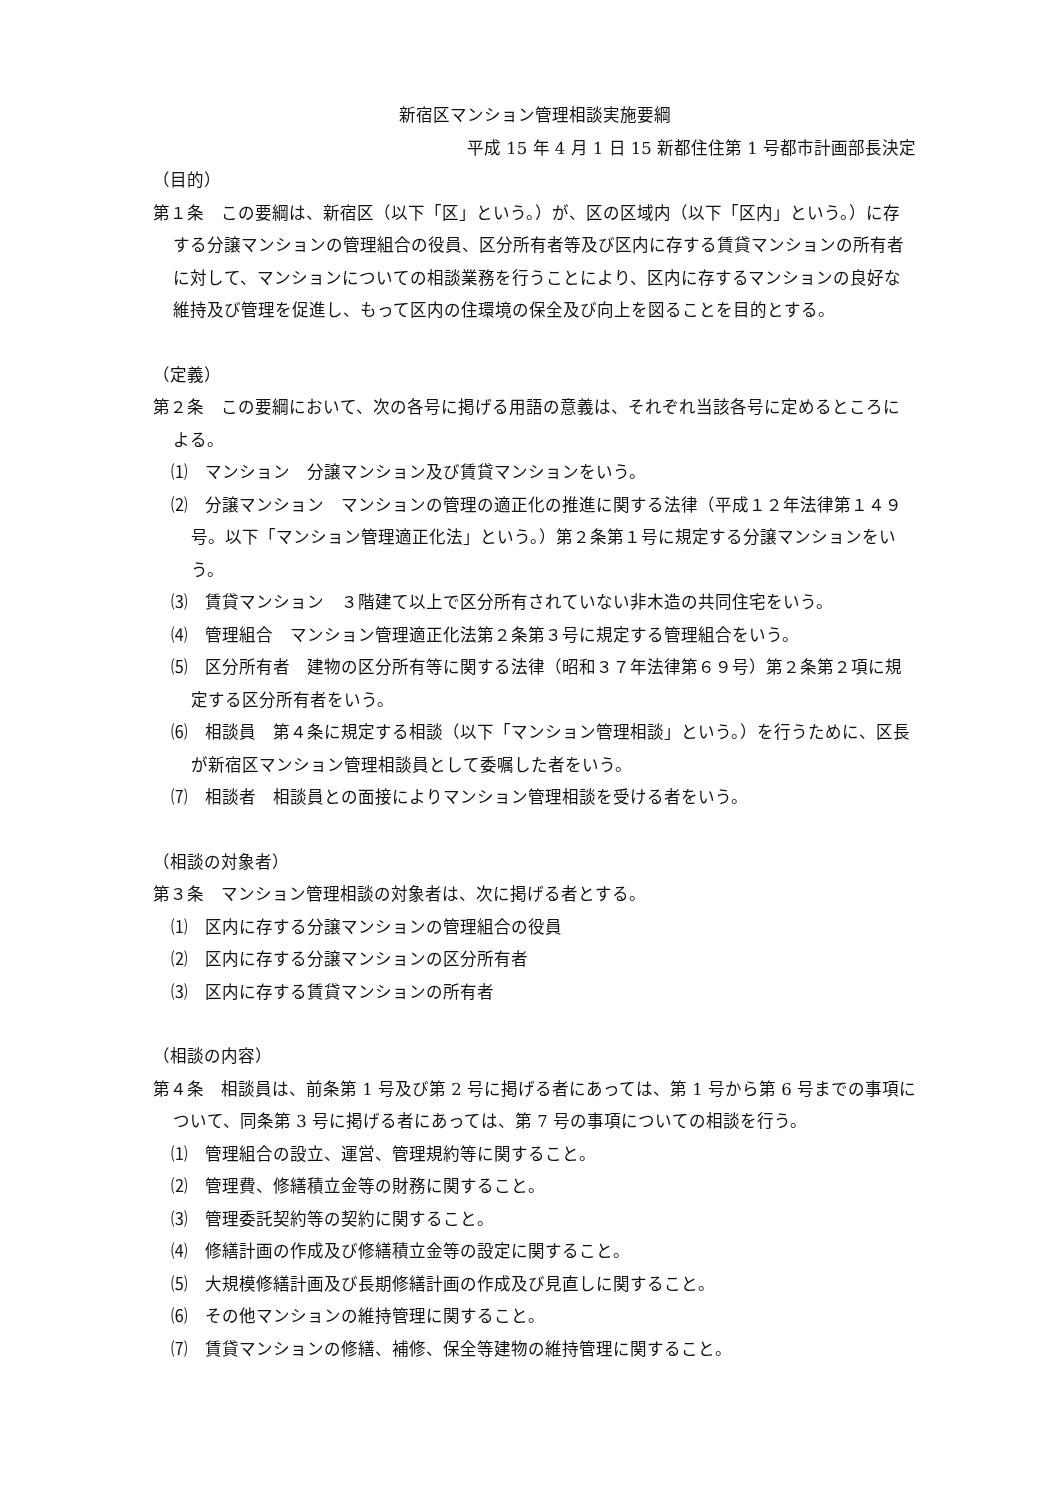新宿区マンション管理相談実施要綱
平成 15 年 4 月 1 日 15 新都住住第 1 号都市計画部長決定
（目的）
第１条　この要綱は、新宿区（以下「区」という。）が、区の区域内（以下「区内」という。）に存する分譲マンションの管理組合の役員、区分所有者等及び区内に存する賃貸マンションの所有者に対して、マンションについての相談業務を行うことにより、区内に存するマンションの良好な維持及び管理を促進し、もって区内の住環境の保全及び向上を図ることを目的とする。
（定義）
第２条　この要綱において、次の各号に掲げる用語の意義は、それぞれ当該各号に定めるところによる。
⑴　マンション　分譲マンション及び賃貸マンションをいう。
⑵　分譲マンション　マンションの管理の適正化の推進に関する法律（平成１２年法律第１４９号。以下「マンション管理適正化法」という。）第２条第１号に規定する分譲マンションをいう。
⑶　賃貸マンション　３階建て以上で区分所有されていない非木造の共同住宅をいう。
⑷　管理組合　マンション管理適正化法第２条第３号に規定する管理組合をいう。
⑸　区分所有者　建物の区分所有等に関する法律（昭和３７年法律第６９号）第２条第２項に規定する区分所有者をいう。
⑹　相談員　第４条に規定する相談（以下「マンション管理相談」という。）を行うために、区長が新宿区マンション管理相談員として委嘱した者をいう。
⑺　相談者　相談員との面接によりマンション管理相談を受ける者をいう。
（相談の対象者）
第３条　マンション管理相談の対象者は、次に掲げる者とする。
⑴　区内に存する分譲マンションの管理組合の役員
⑵　区内に存する分譲マンションの区分所有者
⑶　区内に存する賃貸マンションの所有者
（相談の内容）
第４条　相談員は、前条第 1 号及び第 2 号に掲げる者にあっては、第 1 号から第 6 号までの事項について、同条第 3 号に掲げる者にあっては、第 7 号の事項についての相談を行う。
⑴　管理組合の設立、運営、管理規約等に関すること。
⑵　管理費、修繕積立金等の財務に関すること。
⑶　管理委託契約等の契約に関すること。
⑷　修繕計画の作成及び修繕積立金等の設定に関すること。
⑸　大規模修繕計画及び長期修繕計画の作成及び見直しに関すること。
⑹　その他マンションの維持管理に関すること。
⑺　賃貸マンションの修繕、補修、保全等建物の維持管理に関すること。